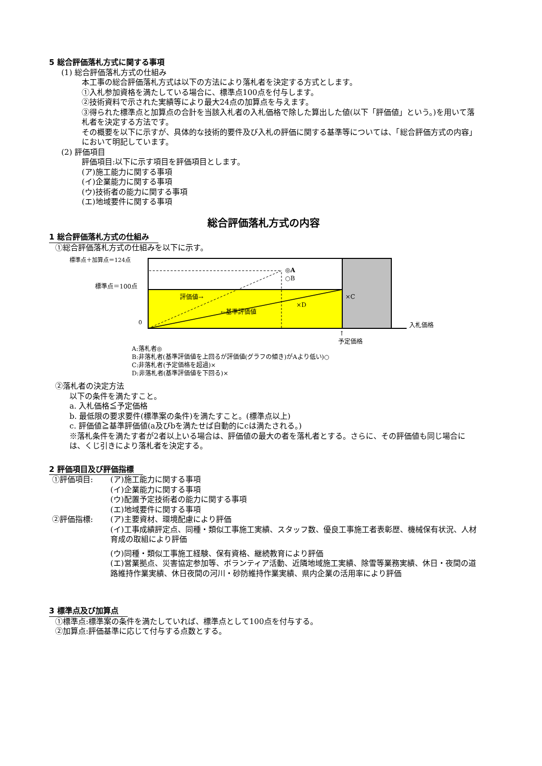5 総合評価落札方式に関する事項
(1) 総合評価落札方式の仕組み
本工事の総合評価落札方式は以下の方法により落札者を決定する方式とします。
①入札参加資格を満たしている場合に、標準点100点を付与します。
②技術資料で示された実績等により最大24点の加算点を与えます。
③得られた標準点と加算点の合計を当該入札者の入札価格で除した算出した値(以下「評価値」という。)を用いて落札者を決定する方法です。
その概要を以下に示すが、具体的な技術的要件及び入札の評価に関する基準等については、「総合評価方式の内容」において明記しています。
(2) 評価項目
評価項目:以下に示す項目を評価項目とします。
(ア)施工能力に関する事項
(イ)企業能力に関する事項
(ウ)技術者の能力に関する事項
(エ)地域要件に関する事項
総合評価落札方式の内容
1 総合評価落札方式の仕組み
①総合評価落札方式の仕組みを以下に示す。
標準点＋加算点＝124点
標準点＝100点
0
◎A
○B
評価値→
←基準評価値
×D
×C
入札価格
↑
予定価格
A:落札者◎
B:非落札者(基準評価値を上回るが評価値(グラフの傾き)がAより低い)○
C:非落札者(予定価格を超過)×
D:非落札者(基準評価値を下回る)×
②落札者の決定方法
以下の条件を満たすこと。
a. 入札価格≦予定価格
b. 最低限の要求要件(標準案の条件)を満たすこと。(標準点以上)
c. 評価値≧基準評価値(a及びbを満たせば自動的にcは満たされる。)
※落札条件を満たす者が2者以上いる場合は、評価値の最大の者を落札者とする。さらに、その評価値も同じ場合には、くじ引きにより落札者を決定する。
2 評価項目及び評価指標
①評価項目: (ア)施工能力に関する事項
(イ)企業能力に関する事項
(ウ)配置予定技術者の能力に関する事項
(エ)地域要件に関する事項
②評価指標: (ア)主要資材、環境配慮により評価
(イ)工事成績評定点、同種・類似工事施工実績、スタッフ数、優良工事施工者表彰歴、機械保有状況、人材育成の取組により評価
(ウ)同種・類似工事施工経験、保有資格、継続教育により評価
(エ)営業拠点、災害協定参加等、ボランティア活動、近隣地域施工実績、除雪等業務実績、休日・夜間の道路維持作業実績、休日夜間の河川・砂防維持作業実績、県内企業の活用率により評価
3 標準点及び加算点
①標準点:標準案の条件を満たしていれば、標準点として100点を付与する。
②加算点:評価基準に応じて付与する点数とする。